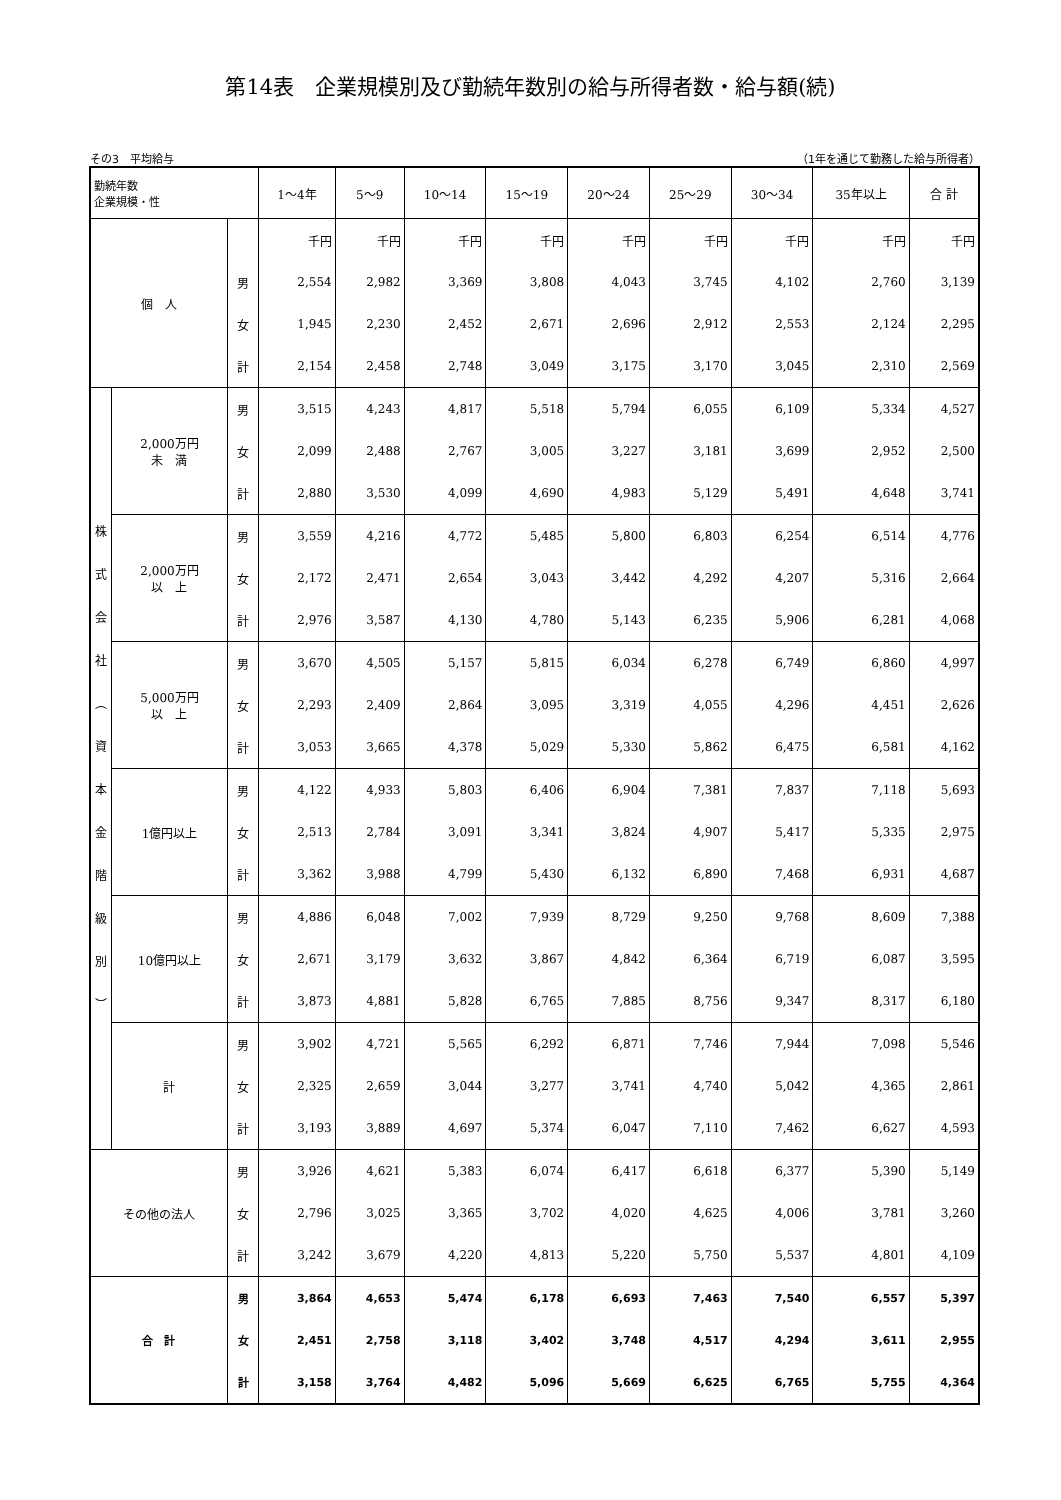第14表　企業規模別及び勤続年数別の給与所得者数・給与額(続)
その3　平均給与 （1年を通じて勤務した給与所得者）
| 勤続年数 企業規模・性 | | | 1～4年 | 5～9 | 10～14 | 15～19 | 20～24 | 25～29 | 30～34 | 35年以上 | 合 計 |
| --- | --- | --- | --- | --- | --- | --- | --- | --- | --- | --- | --- |
| 個 人 | | | 千円 | 千円 | 千円 | 千円 | 千円 | 千円 | 千円 | 千円 | 千円 |
| | | 男 | 2,554 | 2,982 | 3,369 | 3,808 | 4,043 | 3,745 | 4,102 | 2,760 | 3,139 |
| | | 女 | 1,945 | 2,230 | 2,452 | 2,671 | 2,696 | 2,912 | 2,553 | 2,124 | 2,295 |
| | | 計 | 2,154 | 2,458 | 2,748 | 3,049 | 3,175 | 3,170 | 3,045 | 2,310 | 2,569 |
| 株 式 会 社 ︵ 資 本 金 階 級 別 ︶ | 2,000万円 未 満 | 男 | 3,515 | 4,243 | 4,817 | 5,518 | 5,794 | 6,055 | 6,109 | 5,334 | 4,527 |
| | | 女 | 2,099 | 2,488 | 2,767 | 3,005 | 3,227 | 3,181 | 3,699 | 2,952 | 2,500 |
| | | 計 | 2,880 | 3,530 | 4,099 | 4,690 | 4,983 | 5,129 | 5,491 | 4,648 | 3,741 |
| | 2,000万円 以 上 | 男 | 3,559 | 4,216 | 4,772 | 5,485 | 5,800 | 6,803 | 6,254 | 6,514 | 4,776 |
| | | 女 | 2,172 | 2,471 | 2,654 | 3,043 | 3,442 | 4,292 | 4,207 | 5,316 | 2,664 |
| | | 計 | 2,976 | 3,587 | 4,130 | 4,780 | 5,143 | 6,235 | 5,906 | 6,281 | 4,068 |
| | 5,000万円 以 上 | 男 | 3,670 | 4,505 | 5,157 | 5,815 | 6,034 | 6,278 | 6,749 | 6,860 | 4,997 |
| | | 女 | 2,293 | 2,409 | 2,864 | 3,095 | 3,319 | 4,055 | 4,296 | 4,451 | 2,626 |
| | | 計 | 3,053 | 3,665 | 4,378 | 5,029 | 5,330 | 5,862 | 6,475 | 6,581 | 4,162 |
| | 1億円以上 | 男 | 4,122 | 4,933 | 5,803 | 6,406 | 6,904 | 7,381 | 7,837 | 7,118 | 5,693 |
| | | 女 | 2,513 | 2,784 | 3,091 | 3,341 | 3,824 | 4,907 | 5,417 | 5,335 | 2,975 |
| | | 計 | 3,362 | 3,988 | 4,799 | 5,430 | 6,132 | 6,890 | 7,468 | 6,931 | 4,687 |
| | 10億円以上 | 男 | 4,886 | 6,048 | 7,002 | 7,939 | 8,729 | 9,250 | 9,768 | 8,609 | 7,388 |
| | | 女 | 2,671 | 3,179 | 3,632 | 3,867 | 4,842 | 6,364 | 6,719 | 6,087 | 3,595 |
| | | 計 | 3,873 | 4,881 | 5,828 | 6,765 | 7,885 | 8,756 | 9,347 | 8,317 | 6,180 |
| | 計 | 男 | 3,902 | 4,721 | 5,565 | 6,292 | 6,871 | 7,746 | 7,944 | 7,098 | 5,546 |
| | | 女 | 2,325 | 2,659 | 3,044 | 3,277 | 3,741 | 4,740 | 5,042 | 4,365 | 2,861 |
| | | 計 | 3,193 | 3,889 | 4,697 | 5,374 | 6,047 | 7,110 | 7,462 | 6,627 | 4,593 |
| その他の法人 | | 男 | 3,926 | 4,621 | 5,383 | 6,074 | 6,417 | 6,618 | 6,377 | 5,390 | 5,149 |
| | | 女 | 2,796 | 3,025 | 3,365 | 3,702 | 4,020 | 4,625 | 4,006 | 3,781 | 3,260 |
| | | 計 | 3,242 | 3,679 | 4,220 | 4,813 | 5,220 | 5,750 | 5,537 | 4,801 | 4,109 |
| 合 計 | | 男 | 3,864 | 4,653 | 5,474 | 6,178 | 6,693 | 7,463 | 7,540 | 6,557 | 5,397 |
| | | 女 | 2,451 | 2,758 | 3,118 | 3,402 | 3,748 | 4,517 | 4,294 | 3,611 | 2,955 |
| | | 計 | 3,158 | 3,764 | 4,482 | 5,096 | 5,669 | 6,625 | 6,765 | 5,755 | 4,364 |